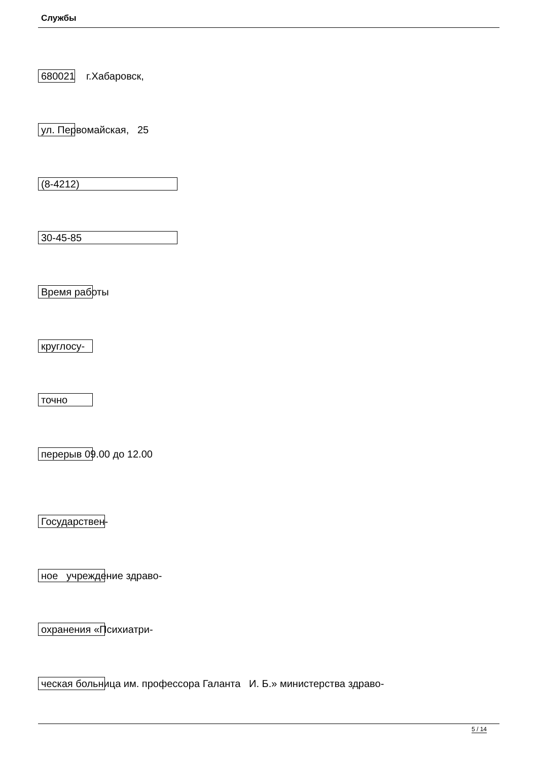Службы
680021 г.Хабаровск,
ул. Первомайская, 25
(8-4212)
30-45-85
Время работы
круглосу-
точно
перерыв 09.00 до 12.00
Государствен-
ное учреждение здраво-
охранения «Психиатри-
ческая больница им. профессора Галанта И. Б.» министерства здраво-
5 / 14